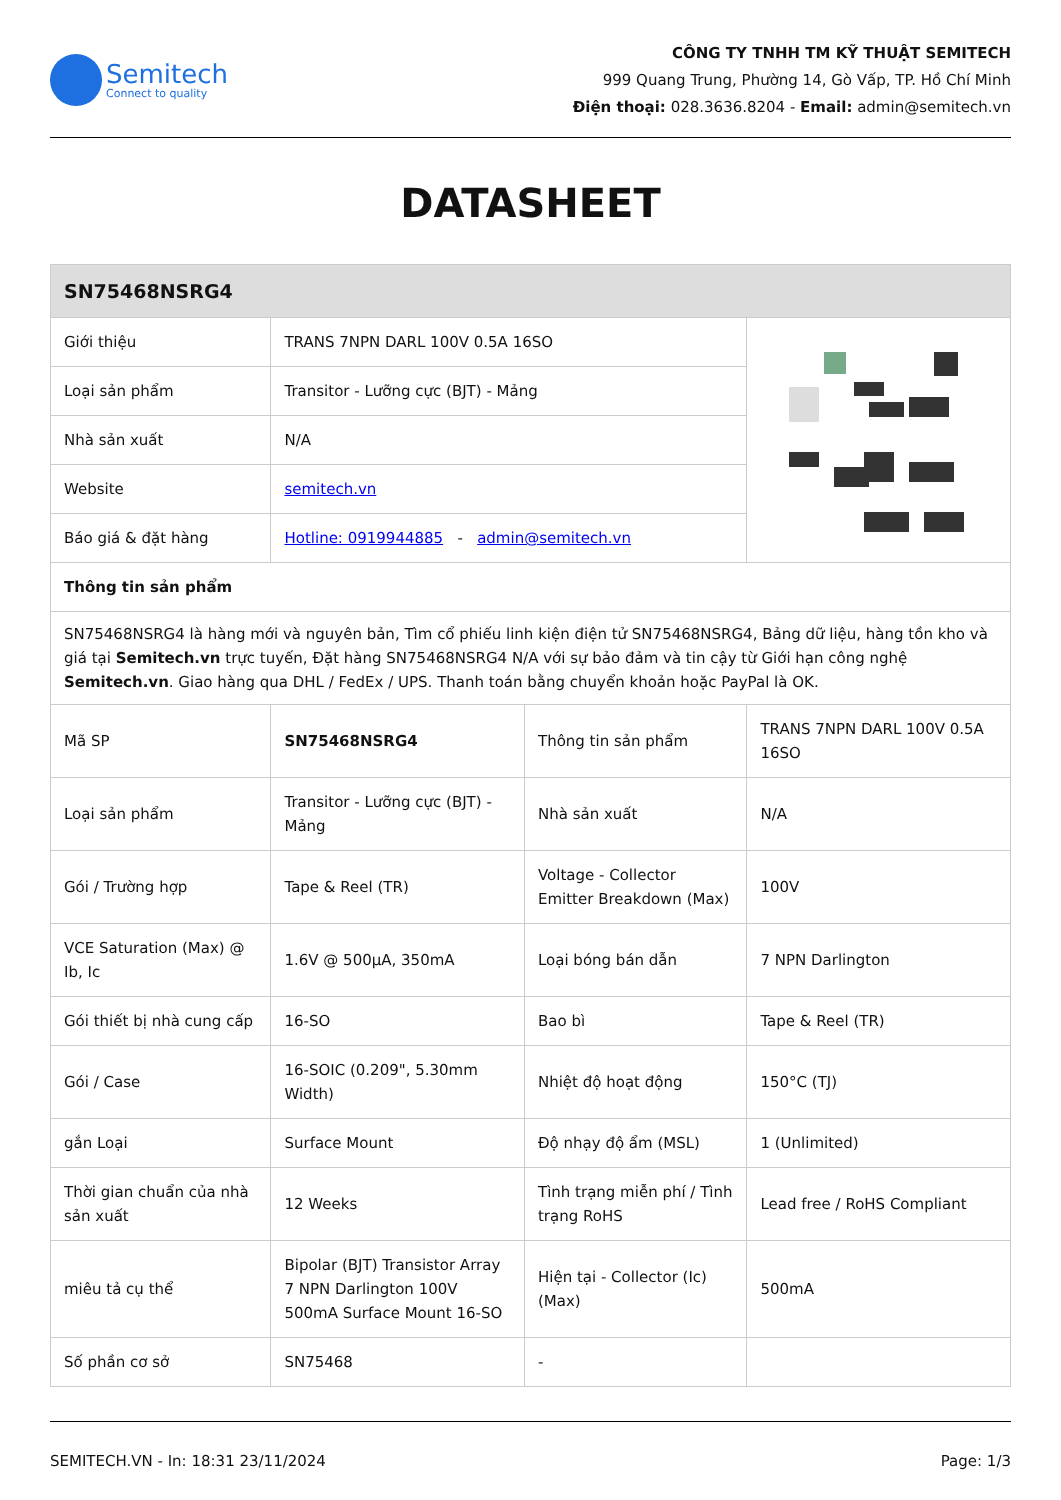Semitech
Connect to quality
CÔNG TY TNHH TM KỸ THUẬT SEMITECH
999 Quang Trung, Phường 14, Gò Vấp, TP. Hồ Chí Minh
Điện thoại: 028.3636.8204 - Email: admin@semitech.vn
DATASHEET
| SN75468NSRG4 | | | |
| --- | --- | --- | --- |
| Giới thiệu | TRANS 7NPN DARL 100V 0.5A 16SO | | |
| Loại sản phẩm | Transitor - Lưỡng cực (BJT) - Mảng | | |
| Nhà sản xuất | N/A | | |
| Website | semitech.vn | | |
| Báo giá & đặt hàng | Hotline: 0919944885 - admin@semitech.vn | | |
| Thông tin sản phẩm | | | |
| SN75468NSRG4 là hàng mới và nguyên bản, Tìm cổ phiếu linh kiện điện tử SN75468NSRG4, Bảng dữ liệu, hàng tồn kho và giá tại Semitech.vn trực tuyến, Đặt hàng SN75468NSRG4 N/A với sự bảo đảm và tin cậy từ Giới hạn công nghệ Semitech.vn . Giao hàng qua DHL / FedEx / UPS. Thanh toán bằng chuyển khoản hoặc PayPal là OK. | | | |
| Mã SP | SN75468NSRG4 | Thông tin sản phẩm | TRANS 7NPN DARL 100V 0.5A 16SO |
| Loại sản phẩm | Transitor - Lưỡng cực (BJT) - Mảng | Nhà sản xuất | N/A |
| Gói / Trường hợp | Tape & Reel (TR) | Voltage - Collector Emitter Breakdown (Max) | 100V |
| VCE Saturation (Max) @ Ib, Ic | 1.6V @ 500µA, 350mA | Loại bóng bán dẫn | 7 NPN Darlington |
| Gói thiết bị nhà cung cấp | 16-SO | Bao bì | Tape & Reel (TR) |
| Gói / Case | 16-SOIC (0.209", 5.30mm Width) | Nhiệt độ hoạt động | 150°C (TJ) |
| gắn Loại | Surface Mount | Độ nhạy độ ẩm (MSL) | 1 (Unlimited) |
| Thời gian chuẩn của nhà sản xuất | 12 Weeks | Tình trạng miễn phí / Tình trạng RoHS | Lead free / RoHS Compliant |
| miêu tả cụ thể | Bipolar (BJT) Transistor Array 7 NPN Darlington 100V 500mA Surface Mount 16-SO | Hiện tại - Collector (Ic) (Max) | 500mA |
| Số phần cơ sở | SN75468 | - | |
SEMITECH.VN - In: 18:31 23/11/2024 Page: 1/3